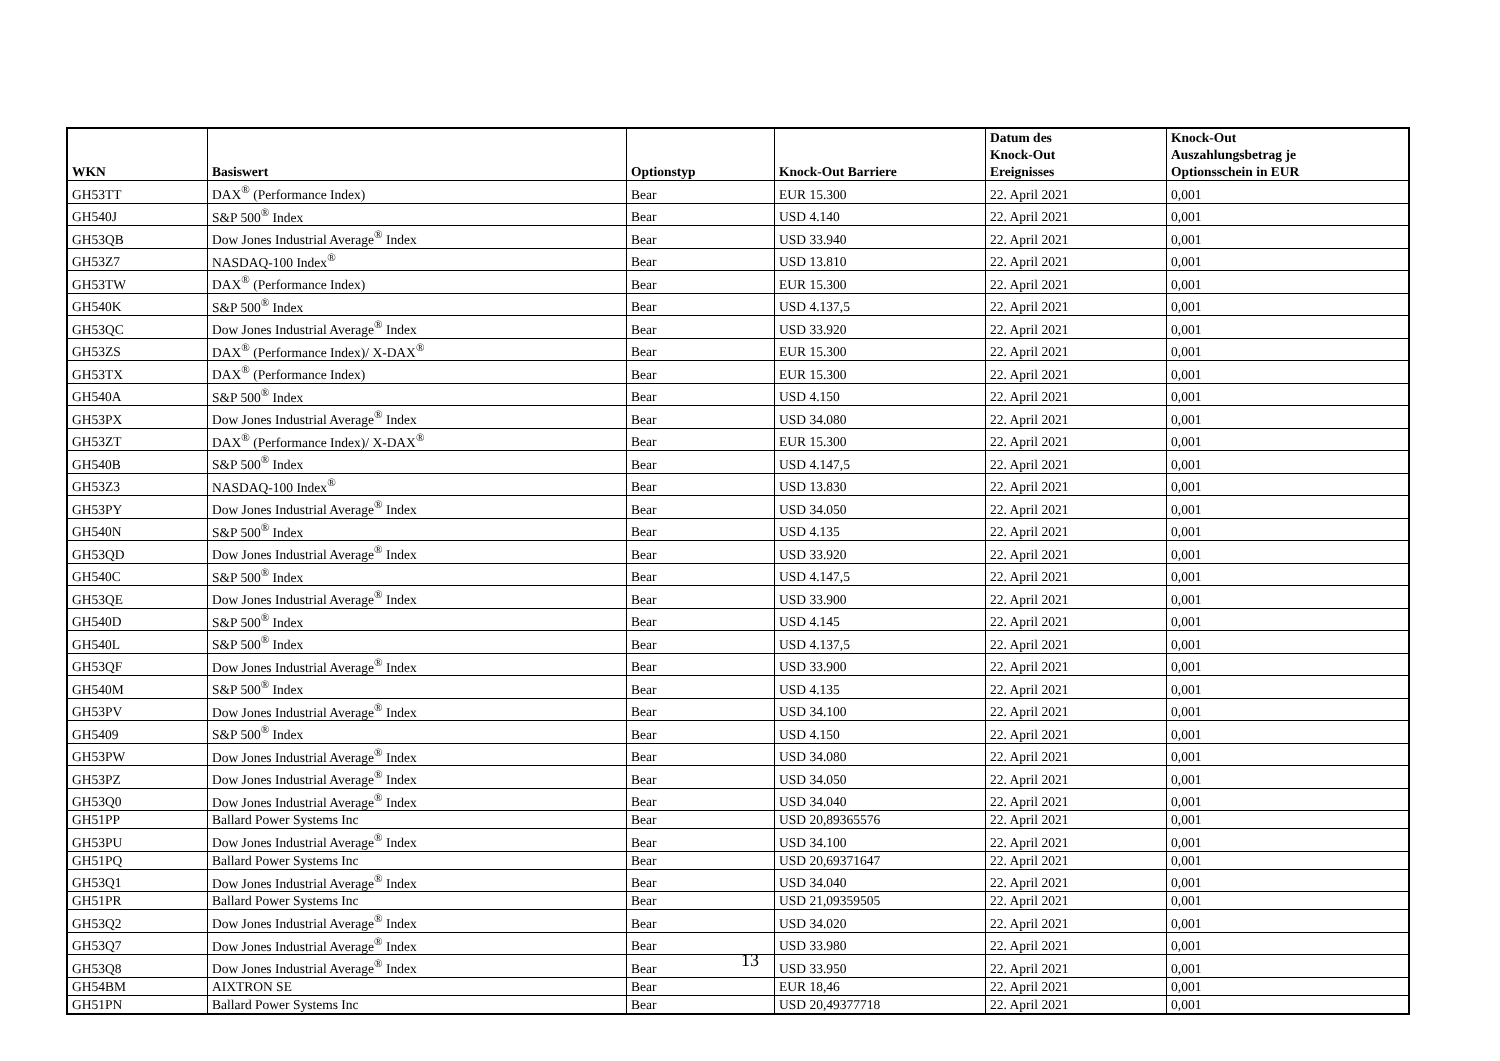| WKN | Basiswert | Optionstyp | Knock-Out Barriere | Datum des Knock-Out Ereignisses | Knock-Out Auszahlungsbetrag je Optionsschein in EUR |
| --- | --- | --- | --- | --- | --- |
| GH53TT | DAX<sup>®</sup> (Performance Index) | Bear | EUR 15.300 | 22. April 2021 | 0,001 |
| GH540J | S&P 500<sup>®</sup> Index | Bear | USD 4.140 | 22. April 2021 | 0,001 |
| GH53QB | Dow Jones Industrial Average<sup>®</sup> Index | Bear | USD 33.940 | 22. April 2021 | 0,001 |
| GH53Z7 | NASDAQ-100 Index<sup>®</sup> | Bear | USD 13.810 | 22. April 2021 | 0,001 |
| GH53TW | DAX<sup>®</sup> (Performance Index) | Bear | EUR 15.300 | 22. April 2021 | 0,001 |
| GH540K | S&P 500<sup>®</sup> Index | Bear | USD 4.137,5 | 22. April 2021 | 0,001 |
| GH53QC | Dow Jones Industrial Average<sup>®</sup> Index | Bear | USD 33.920 | 22. April 2021 | 0,001 |
| GH53ZS | DAX<sup>®</sup> (Performance Index)/ X-DAX<sup>®</sup> | Bear | EUR 15.300 | 22. April 2021 | 0,001 |
| GH53TX | DAX<sup>®</sup> (Performance Index) | Bear | EUR 15.300 | 22. April 2021 | 0,001 |
| GH540A | S&P 500<sup>®</sup> Index | Bear | USD 4.150 | 22. April 2021 | 0,001 |
| GH53PX | Dow Jones Industrial Average<sup>®</sup> Index | Bear | USD 34.080 | 22. April 2021 | 0,001 |
| GH53ZT | DAX<sup>®</sup> (Performance Index)/ X-DAX<sup>®</sup> | Bear | EUR 15.300 | 22. April 2021 | 0,001 |
| GH540B | S&P 500<sup>®</sup> Index | Bear | USD 4.147,5 | 22. April 2021 | 0,001 |
| GH53Z3 | NASDAQ-100 Index<sup>®</sup> | Bear | USD 13.830 | 22. April 2021 | 0,001 |
| GH53PY | Dow Jones Industrial Average<sup>®</sup> Index | Bear | USD 34.050 | 22. April 2021 | 0,001 |
| GH540N | S&P 500<sup>®</sup> Index | Bear | USD 4.135 | 22. April 2021 | 0,001 |
| GH53QD | Dow Jones Industrial Average<sup>®</sup> Index | Bear | USD 33.920 | 22. April 2021 | 0,001 |
| GH540C | S&P 500<sup>®</sup> Index | Bear | USD 4.147,5 | 22. April 2021 | 0,001 |
| GH53QE | Dow Jones Industrial Average<sup>®</sup> Index | Bear | USD 33.900 | 22. April 2021 | 0,001 |
| GH540D | S&P 500<sup>®</sup> Index | Bear | USD 4.145 | 22. April 2021 | 0,001 |
| GH540L | S&P 500<sup>®</sup> Index | Bear | USD 4.137,5 | 22. April 2021 | 0,001 |
| GH53QF | Dow Jones Industrial Average<sup>®</sup> Index | Bear | USD 33.900 | 22. April 2021 | 0,001 |
| GH540M | S&P 500<sup>®</sup> Index | Bear | USD 4.135 | 22. April 2021 | 0,001 |
| GH53PV | Dow Jones Industrial Average<sup>®</sup> Index | Bear | USD 34.100 | 22. April 2021 | 0,001 |
| GH5409 | S&P 500<sup>®</sup> Index | Bear | USD 4.150 | 22. April 2021 | 0,001 |
| GH53PW | Dow Jones Industrial Average<sup>®</sup> Index | Bear | USD 34.080 | 22. April 2021 | 0,001 |
| GH53PZ | Dow Jones Industrial Average<sup>®</sup> Index | Bear | USD 34.050 | 22. April 2021 | 0,001 |
| GH53Q0 | Dow Jones Industrial Average<sup>®</sup> Index | Bear | USD 34.040 | 22. April 2021 | 0,001 |
| GH51PP | Ballard Power Systems Inc | Bear | USD 20,89365576 | 22. April 2021 | 0,001 |
| GH53PU | Dow Jones Industrial Average<sup>®</sup> Index | Bear | USD 34.100 | 22. April 2021 | 0,001 |
| GH51PQ | Ballard Power Systems Inc | Bear | USD 20,69371647 | 22. April 2021 | 0,001 |
| GH53Q1 | Dow Jones Industrial Average<sup>®</sup> Index | Bear | USD 34.040 | 22. April 2021 | 0,001 |
| GH51PR | Ballard Power Systems Inc | Bear | USD 21,09359505 | 22. April 2021 | 0,001 |
| GH53Q2 | Dow Jones Industrial Average<sup>®</sup> Index | Bear | USD 34.020 | 22. April 2021 | 0,001 |
| GH53Q7 | Dow Jones Industrial Average<sup>®</sup> Index | Bear | USD 33.980 | 22. April 2021 | 0,001 |
| GH53Q8 | Dow Jones Industrial Average<sup>®</sup> Index | Bear | USD 33.950 | 22. April 2021 | 0,001 |
| GH54BM | AIXTRON SE | Bear | EUR 18,46 | 22. April 2021 | 0,001 |
| GH51PN | Ballard Power Systems Inc | Bear | USD 20,49377718 | 22. April 2021 | 0,001 |
13